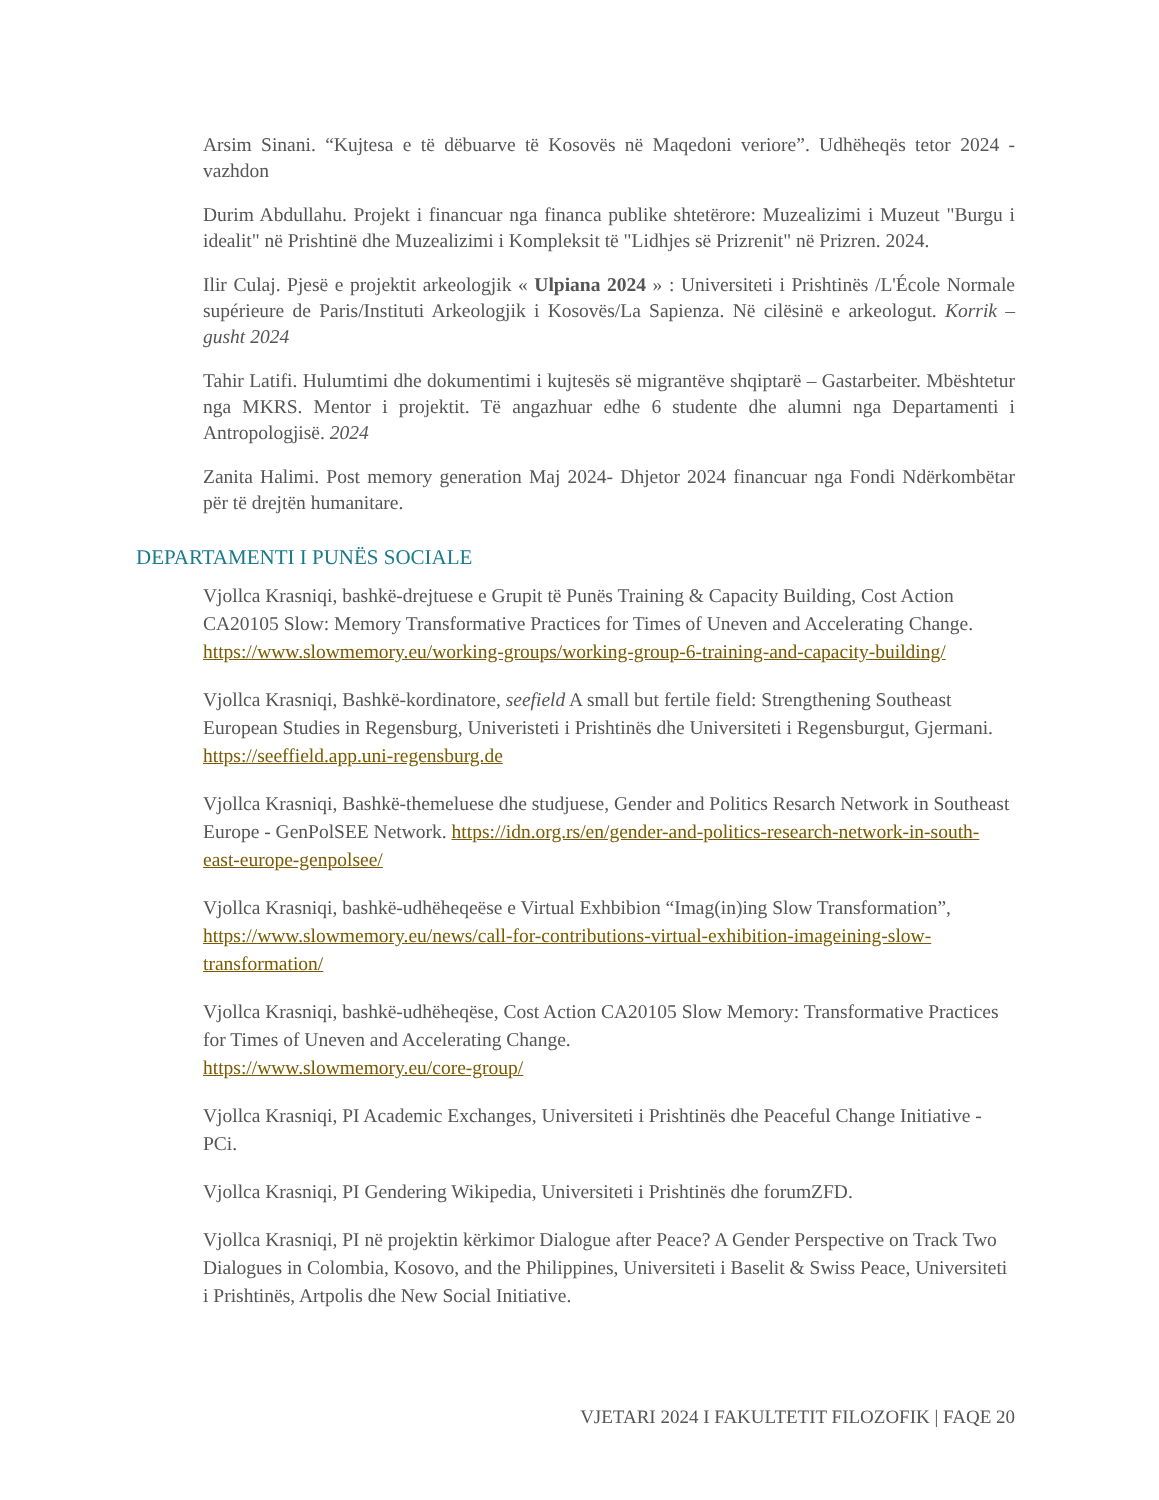Arsim Sinani. “Kujtesa e të dëbuarve të Kosovës në Maqedoni veriore”. Udhëheqës tetor 2024 - vazhdon
Durim Abdullahu. Projekt i financuar nga financa publike shtetërore: Muzealizimi i Muzeut "Burgu i idealit" në Prishtinë dhe Muzealizimi i Kompleksit të "Lidhjes së Prizrenit" në Prizren. 2024.
Ilir Culaj. Pjesë e projektit arkeologjik « Ulpiana 2024 » : Universiteti i Prishtinës /L'École Normale supérieure de Paris/Instituti Arkeologjik i Kosovës/La Sapienza. Në cilësinë e arkeologut. Korrik – gusht 2024
Tahir Latifi. Hulumtimi dhe dokumentimi i kujtesës së migrantëve shqiptarë – Gastarbeiter. Mbështetur nga MKRS. Mentor i projektit. Të angazhuar edhe 6 studente dhe alumni nga Departamenti i Antropologjisë. 2024
Zanita Halimi. Post memory generation Maj 2024- Dhjetor 2024 financuar nga Fondi Ndërkombëtar për të drejtën humanitare.
DEPARTAMENTI I PUNËS SOCIALE
Vjollca Krasniqi, bashkë-drejtuese e Grupit të Punës Training & Capacity Building, Cost Action CA20105 Slow: Memory Transformative Practices for Times of Uneven and Accelerating Change. https://www.slowmemory.eu/working-groups/working-group-6-training-and-capacity-building/
Vjollca Krasniqi, Bashkë-kordinatore, seefield A small but fertile field: Strengthening Southeast European Studies in Regensburg, Univeristeti i Prishtinës dhe Universiteti i Regensburgut, Gjermani. https://seeffield.app.uni-regensburg.de
Vjollca Krasniqi, Bashkë-themeluese dhe studjuese, Gender and Politics Resarch Network in Southeast Europe - GenPolSEE Network. https://idn.org.rs/en/gender-and-politics-research-network-in-south-east-europe-genpolsee/
Vjollca Krasniqi, bashkë-udhëheqeëse e Virtual Exhbibion “Imag(in)ing Slow Transformation”, https://www.slowmemory.eu/news/call-for-contributions-virtual-exhibition-imageining-slow-transformation/
Vjollca Krasniqi, bashkë-udhëheqëse, Cost Action CA20105 Slow Memory: Transformative Practices for Times of Uneven and Accelerating Change.
https://www.slowmemory.eu/core-group/
Vjollca Krasniqi, PI Academic Exchanges, Universiteti i Prishtinës dhe Peaceful Change Initiative - PCi.
Vjollca Krasniqi, PI Gendering Wikipedia, Universiteti i Prishtinës dhe forumZFD.
Vjollca Krasniqi, PI në projektin kërkimor Dialogue after Peace? A Gender Perspective on Track Two Dialogues in Colombia, Kosovo, and the Philippines, Universiteti i Baselit & Swiss Peace, Universiteti i Prishtinës, Artpolis dhe New Social Initiative.
VJETARI 2024 I FAKULTETIT FILOZOFIK | FAQE 20